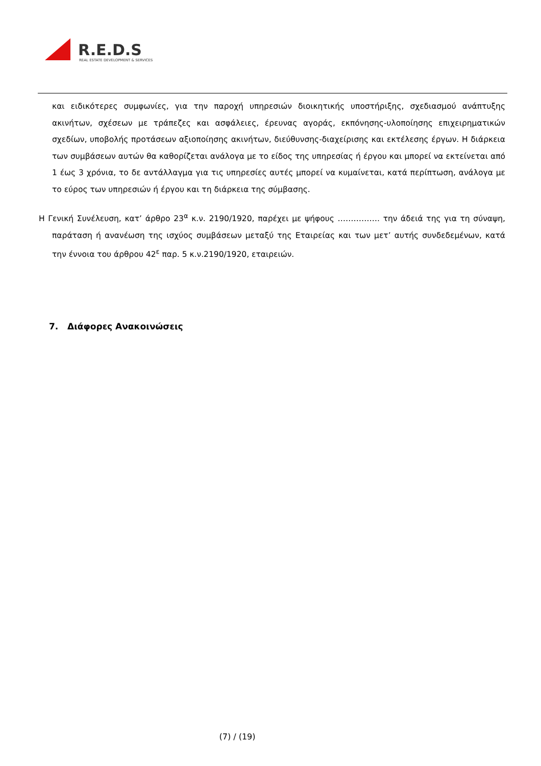R.E.D.S
REAL ESTATE DEVELOPMENT & SERVICES
και ειδικότερες συμφωνίες, για την παροχή υπηρεσιών διοικητικής υποστήριξης, σχεδιασμού ανάπτυξης ακινήτων, σχέσεων με τράπεζες και ασφάλειες, έρευνας αγοράς, εκπόνησης-υλοποίησης επιχειρηματικών σχεδίων, υποβολής προτάσεων αξιοποίησης ακινήτων, διεύθυνσης-διαχείρισης και εκτέλεσης έργων. Η διάρκεια των συμβάσεων αυτών θα καθορίζεται ανάλογα με το είδος της υπηρεσίας ή έργου και μπορεί να εκτείνεται από 1 έως 3 χρόνια, το δε αντάλλαγμα για τις υπηρεσίες αυτές μπορεί να κυμαίνεται, κατά περίπτωση, ανάλογα με το εύρος των υπηρεσιών ή έργου και τη διάρκεια της σύμβασης.
Η Γενική Συνέλευση, κατ’ άρθρο 23<sup>α</sup> κ.ν. 2190/1920, παρέχει με ψήφους ……………. την άδειά της για τη σύναψη, παράταση ή ανανέωση της ισχύος συμβάσεων μεταξύ της Εταιρείας και των μετ’ αυτής συνδεδεμένων, κατά την έννοια του άρθρου 42<sup>ε</sup> παρ. 5 κ.ν.2190/1920, εταιρειών.
7. Διάφορες Ανακοινώσεις
(7) / (19)